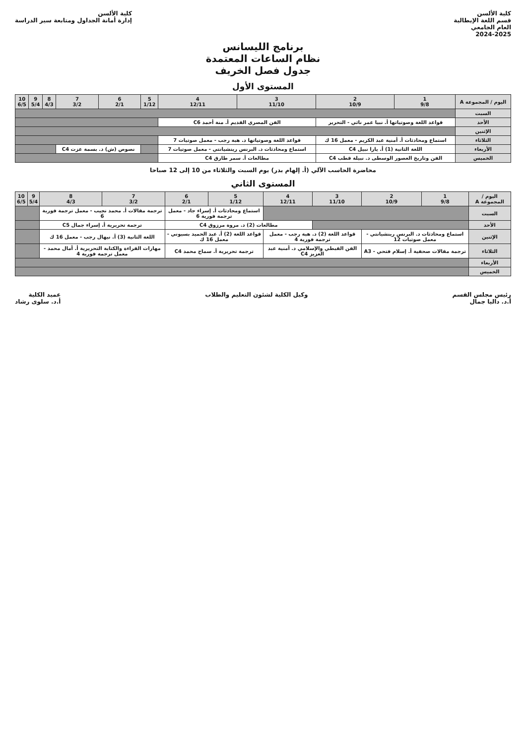كلية الألسن
قسم اللغة الإيطالية
العام الجامعي
2024-2025
كلية الألسن
إدارة أمانة الجداول ومتابعة سير الدراسة
برنامج الليسانس
نظام الساعات المعتمدة
جدول فصل الخريف
المستوى الأول
| اليوم / المجموعة A | 1 9/8 | 2 10/9 | 3 11/10 | 4 12/11 | 5 1/12 | 6 2/1 | 7 3/2 | 8 4/3 | 9 5/4 | 10 6/5 |
| --- | --- | --- | --- | --- | --- | --- | --- | --- | --- | --- |
| السبت | | | | | | | | | | |
| الأحد | قواعد اللغة وصوتياتها أ. نبيا عمر ناثي - التحرير | | الفن المصري القديم أ. منة أحمد C6 | | | | | | | |
| الإثنين | | | | | | | | | | |
| الثلاثاء | استماع ومحادثات أ. أمنية عبد الكريم - معمل 16 ك | | قواعد اللغة وصوتياتها د. هبة رجب - معمل صوتيات 7 | | | | | | | |
| الأربعاء | اللغة الثانية (1) أ. يارا نبيل C4 | | استماع ومحادثات د. البرنس رينشيانتي - معمل صوتيات 7 | | | نصوص (ش) د. بسمة عزت C4 | | | | |
| الخميس | الفن وتاريخ العصور الوسطى د. نبيلة قطب C4 | | مطالعات أ. سمر طارق C4 | | | | | | | |
محاضرة الحاسب الآلي (أ. إلهام بدر) يوم السبت والثلاثاء من 10 إلى 12 صباحا
المستوى الثاني
| اليوم / المجموعة A | 1 9/8 | 2 10/9 | 3 11/10 | 4 12/11 | 5 1/12 | 6 2/1 | 7 3/2 | 8 4/3 | 9 5/4 | 10 6/5 |
| --- | --- | --- | --- | --- | --- | --- | --- | --- | --- | --- |
| السبت | | | | | استماع ومحادثات أ. إسراء جاد - معمل ترجمة فورية 6 | | ترجمة مقالات أ. محمد نجيب - معمل ترجمة فورية 6 | | | |
| الأحد | | | | مطالعات (2) د. مروة مرزوق C4 | | | ترجمة تحريرية أ. إسراء جمال C5 | | | |
| الإثنين | استماع ومحادثات د. البرنس رينشيانتي - معمل صوتيات 12 | | قواعد اللغة (2) د. هبة رجب - معمل ترجمة فورية 4 | | قواعد اللغة (2) أ. عبد الحميد بسيوني - معمل 16 ك | | اللغة الثانية (3) أ. نيهال رجب - معمل 16 ك | | | |
| الثلاثاء | ترجمة مقالات صحفية أ. إسلام فتحي - A3 | | الفن القبطي والإسلامي د. أمنية عبد العزيز C4 | | ترجمة تحريرية أ. سماح محمد C4 | | مهارات القراءة والكتابة التحريرية أ. أمال محمد - معمل ترجمة فورية 4 | | | |
| الأربعاء | | | | | | | | | | |
| الخميس | | | | | | | | | | |
رئيس مجلس القسم
أ.د. داليا جمال
وكيل الكلية لشئون التعليم والطلاب
عميد الكلية
أ.د. سلوى رشاد